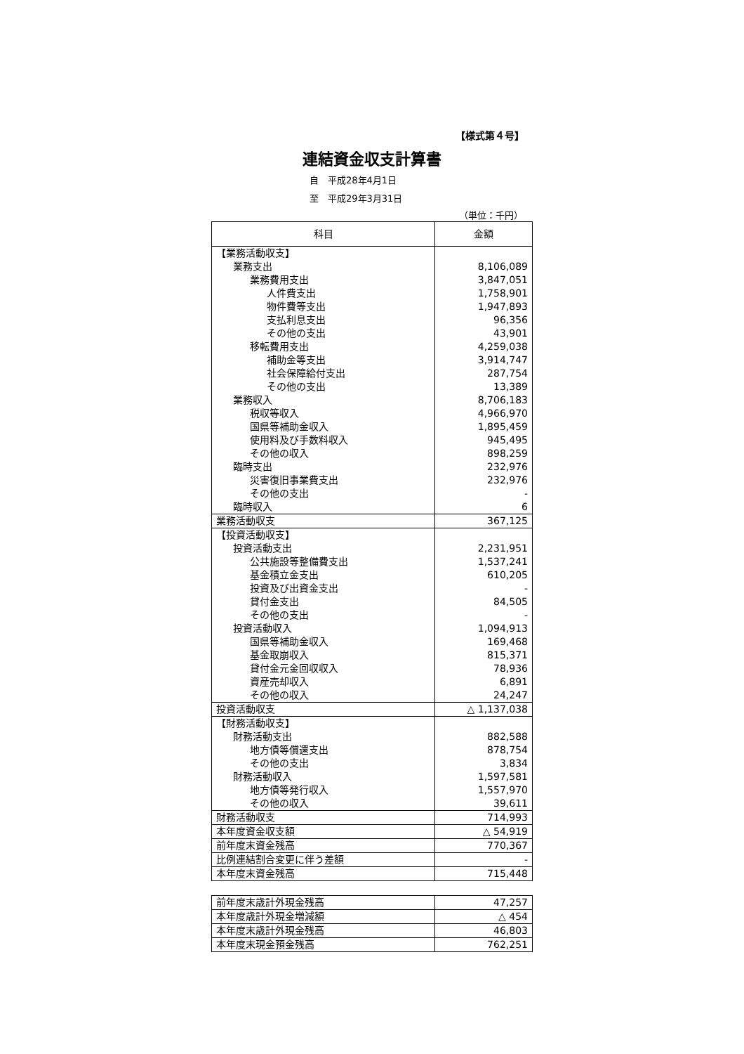【様式第４号】
連結資金収支計算書
自　平成28年4月1日
至　平成29年3月31日
（単位：千円）
| 科目 | 金額 |
| --- | --- |
| 【業務活動収支】 | |
| 業務支出 | 8,106,089 |
| 業務費用支出 | 3,847,051 |
| 人件費支出 | 1,758,901 |
| 物件費等支出 | 1,947,893 |
| 支払利息支出 | 96,356 |
| その他の支出 | 43,901 |
| 移転費用支出 | 4,259,038 |
| 補助金等支出 | 3,914,747 |
| 社会保障給付支出 | 287,754 |
| その他の支出 | 13,389 |
| 業務収入 | 8,706,183 |
| 税収等収入 | 4,966,970 |
| 国県等補助金収入 | 1,895,459 |
| 使用料及び手数料収入 | 945,495 |
| その他の収入 | 898,259 |
| 臨時支出 | 232,976 |
| 災害復旧事業費支出 | 232,976 |
| その他の支出 | - |
| 臨時収入 | 6 |
| 業務活動収支 | 367,125 |
| 【投資活動収支】 | |
| 投資活動支出 | 2,231,951 |
| 公共施設等整備費支出 | 1,537,241 |
| 基金積立金支出 | 610,205 |
| 投資及び出資金支出 | - |
| 貸付金支出 | 84,505 |
| その他の支出 | - |
| 投資活動収入 | 1,094,913 |
| 国県等補助金収入 | 169,468 |
| 基金取崩収入 | 815,371 |
| 貸付金元金回収収入 | 78,936 |
| 資産売却収入 | 6,891 |
| その他の収入 | 24,247 |
| 投資活動収支 | △ 1,137,038 |
| 【財務活動収支】 | |
| 財務活動支出 | 882,588 |
| 地方債等償還支出 | 878,754 |
| その他の支出 | 3,834 |
| 財務活動収入 | 1,597,581 |
| 地方債等発行収入 | 1,557,970 |
| その他の収入 | 39,611 |
| 財務活動収支 | 714,993 |
| 本年度資金収支額 | △ 54,919 |
| 前年度末資金残高 | 770,367 |
| 比例連結割合変更に伴う差額 | - |
| 本年度末資金残高 | 715,448 |
| 前年度末歳計外現金残高 | 47,257 |
| 本年度歳計外現金増減額 | △ 454 |
| 本年度末歳計外現金残高 | 46,803 |
| 本年度末現金預金残高 | 762,251 |